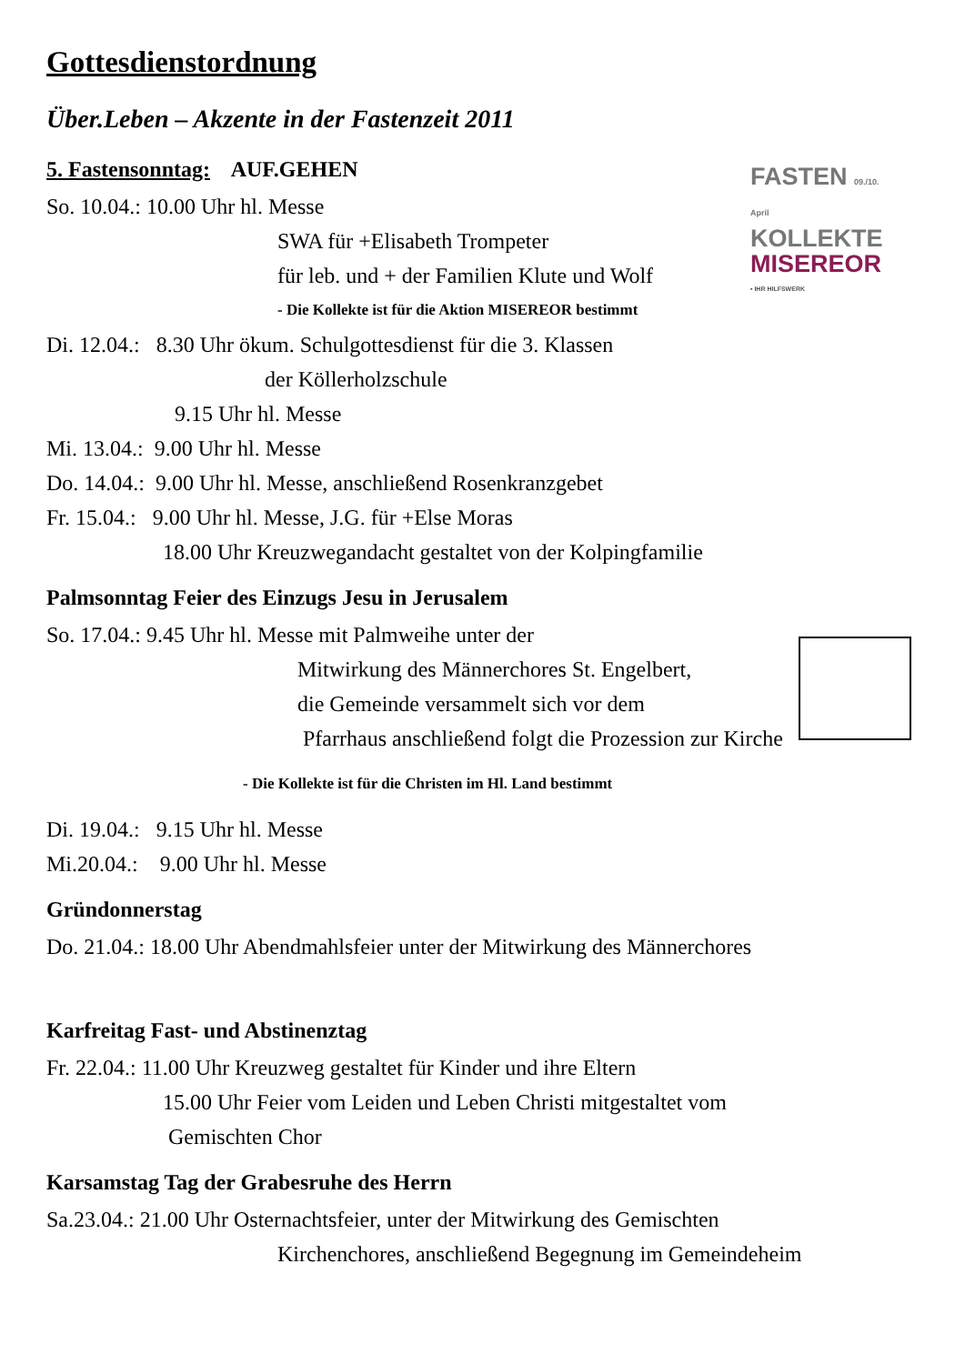FASTEN 09./10. April
KOLLEKTE
MISEREOR
• IHR HILFSWERK
Gottesdienstordnung
Über.Leben – Akzente in der Fastenzeit 2011
5. Fastensonntag: AUF.GEHEN
So. 10.04.: 10.00 Uhr hl. Messe
SWA für +Elisabeth Trompeter
für leb. und + der Familien Klute und Wolf
- Die Kollekte ist für die Aktion MISEREOR bestimmt
Di. 12.04.: 8.30 Uhr ökum. Schulgottesdienst für die 3. Klassen
der Köllerholzschule
9.15 Uhr hl. Messe
Mi. 13.04.: 9.00 Uhr hl. Messe
Do. 14.04.: 9.00 Uhr hl. Messe, anschließend Rosenkranzgebet
Fr. 15.04.: 9.00 Uhr hl. Messe, J.G. für +Else Moras
18.00 Uhr Kreuzwegandacht gestaltet von der Kolpingfamilie
Palmsonntag Feier des Einzugs Jesu in Jerusalem
So. 17.04.: 9.45 Uhr hl. Messe mit Palmweihe unter der
Mitwirkung des Männerchores St. Engelbert,
die Gemeinde versammelt sich vor dem
Pfarrhaus anschließend folgt die Prozession zur Kirche
- Die Kollekte ist für die Christen im Hl. Land bestimmt
Di. 19.04.: 9.15 Uhr hl. Messe
Mi.20.04.: 9.00 Uhr hl. Messe
Gründonnerstag
Do. 21.04.: 18.00 Uhr Abendmahlsfeier unter der Mitwirkung des Männerchores
Karfreitag Fast- und Abstinenztag
Fr. 22.04.: 11.00 Uhr Kreuzweg gestaltet für Kinder und ihre Eltern
15.00 Uhr Feier vom Leiden und Leben Christi mitgestaltet vom
Gemischten Chor
Karsamstag Tag der Grabesruhe des Herrn
Sa.23.04.: 21.00 Uhr Osternachtsfeier, unter der Mitwirkung des Gemischten
Kirchenchores, anschließend Begegnung im Gemeindeheim